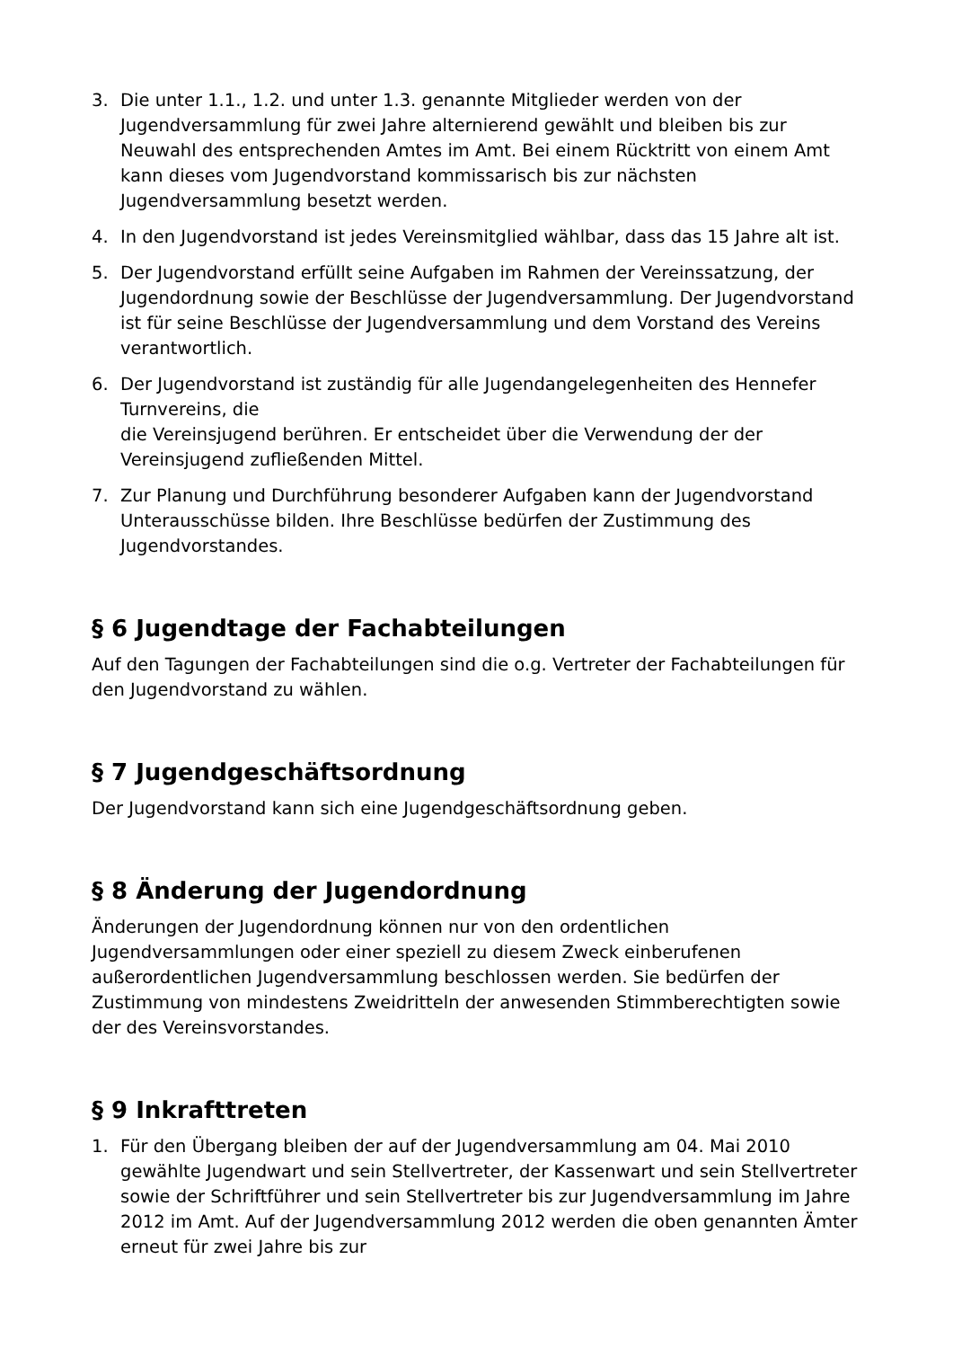3. Die unter 1.1., 1.2. und unter 1.3. genannte Mitglieder werden von der Jugendversammlung für zwei Jahre alternierend gewählt und bleiben bis zur Neuwahl des entsprechenden Amtes im Amt. Bei einem Rücktritt von einem Amt kann dieses vom Jugendvorstand kommissarisch bis zur nächsten Jugendversammlung besetzt werden.
4. In den Jugendvorstand ist jedes Vereinsmitglied wählbar, dass das 15 Jahre alt ist.
5. Der Jugendvorstand erfüllt seine Aufgaben im Rahmen der Vereinssatzung, der Jugendordnung sowie der Beschlüsse der Jugendversammlung. Der Jugendvorstand ist für seine Beschlüsse der Jugendversammlung und dem Vorstand des Vereins verantwortlich.
6. Der Jugendvorstand ist zuständig für alle Jugendangelegenheiten des Hennefer Turnvereins, die
die Vereinsjugend berühren. Er entscheidet über die Verwendung der der Vereinsjugend zufließenden Mittel.
7. Zur Planung und Durchführung besonderer Aufgaben kann der Jugendvorstand Unterausschüsse bilden. Ihre Beschlüsse bedürfen der Zustimmung des Jugendvorstandes.
§ 6 Jugendtage der Fachabteilungen
Auf den Tagungen der Fachabteilungen sind die o.g. Vertreter der Fachabteilungen für den Jugendvorstand zu wählen.
§ 7 Jugendgeschäftsordnung
Der Jugendvorstand kann sich eine Jugendgeschäftsordnung geben.
§ 8 Änderung der Jugendordnung
Änderungen der Jugendordnung können nur von den ordentlichen Jugendversammlungen oder einer speziell zu diesem Zweck einberufenen außerordentlichen Jugendversammlung beschlossen werden. Sie bedürfen der Zustimmung von mindestens Zweidritteln der anwesenden Stimmberechtigten sowie der des Vereinsvorstandes.
§ 9 Inkrafttreten
1. Für den Übergang bleiben der auf der Jugendversammlung am 04. Mai 2010 gewählte Jugendwart und sein Stellvertreter, der Kassenwart und sein Stellvertreter sowie der Schriftführer und sein Stellvertreter bis zur Jugendversammlung im Jahre 2012 im Amt. Auf der Jugendversammlung 2012 werden die oben genannten Ämter erneut für zwei Jahre bis zur